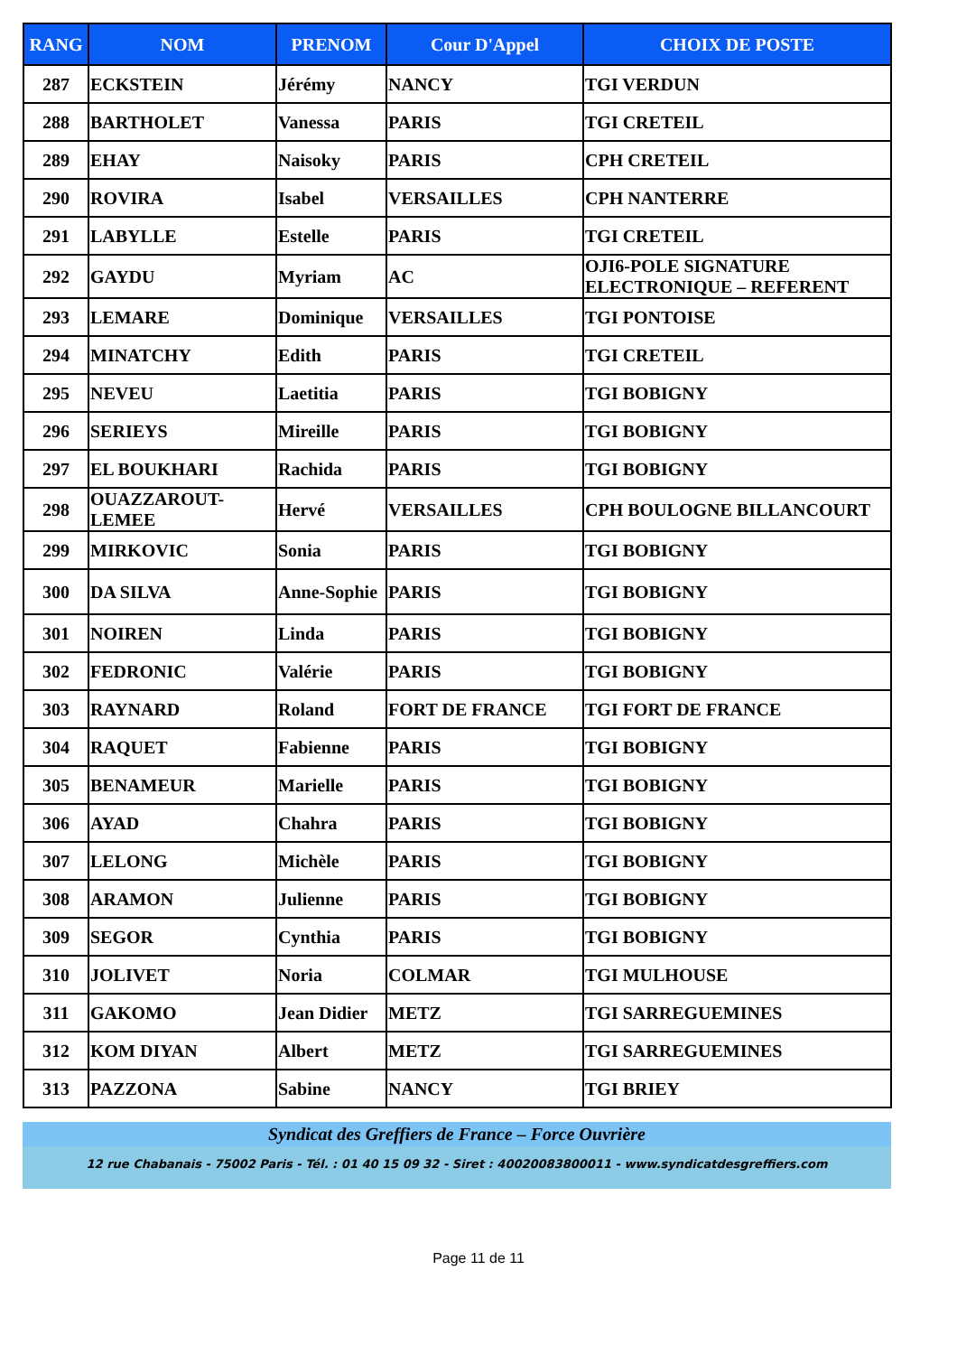| RANG | NOM | PRENOM | Cour D'Appel | CHOIX DE POSTE |
| --- | --- | --- | --- | --- |
| 287 | ECKSTEIN | Jérémy | NANCY | TGI VERDUN |
| 288 | BARTHOLET | Vanessa | PARIS | TGI CRETEIL |
| 289 | EHAY | Naisoky | PARIS | CPH CRETEIL |
| 290 | ROVIRA | Isabel | VERSAILLES | CPH NANTERRE |
| 291 | LABYLLE | Estelle | PARIS | TGI CRETEIL |
| 292 | GAYDU | Myriam | AC | OJI6-POLE SIGNATURE ELECTRONIQUE – REFERENT |
| 293 | LEMARE | Dominique | VERSAILLES | TGI PONTOISE |
| 294 | MINATCHY | Edith | PARIS | TGI CRETEIL |
| 295 | NEVEU | Laetitia | PARIS | TGI BOBIGNY |
| 296 | SERIEYS | Mireille | PARIS | TGI BOBIGNY |
| 297 | EL BOUKHARI | Rachida | PARIS | TGI BOBIGNY |
| 298 | OUAZZAROUT-LEMEE | Hervé | VERSAILLES | CPH BOULOGNE BILLANCOURT |
| 299 | MIRKOVIC | Sonia | PARIS | TGI BOBIGNY |
| 300 | DA SILVA | Anne-Sophie | PARIS | TGI BOBIGNY |
| 301 | NOIREN | Linda | PARIS | TGI BOBIGNY |
| 302 | FEDRONIC | Valérie | PARIS | TGI BOBIGNY |
| 303 | RAYNARD | Roland | FORT DE FRANCE | TGI FORT DE FRANCE |
| 304 | RAQUET | Fabienne | PARIS | TGI BOBIGNY |
| 305 | BENAMEUR | Marielle | PARIS | TGI BOBIGNY |
| 306 | AYAD | Chahra | PARIS | TGI BOBIGNY |
| 307 | LELONG | Michèle | PARIS | TGI BOBIGNY |
| 308 | ARAMON | Julienne | PARIS | TGI BOBIGNY |
| 309 | SEGOR | Cynthia | PARIS | TGI BOBIGNY |
| 310 | JOLIVET | Noria | COLMAR | TGI MULHOUSE |
| 311 | GAKOMO | Jean Didier | METZ | TGI SARREGUEMINES |
| 312 | KOM DIYAN | Albert | METZ | TGI SARREGUEMINES |
| 313 | PAZZONA | Sabine | NANCY | TGI BRIEY |
Syndicat des Greffiers de France – Force Ouvrière
12 rue Chabanais - 75002 Paris - Tél. : 01 40 15 09 32 - Siret : 40020083800011 - www.syndicatdesgreffiers.com
Page 11 de 11